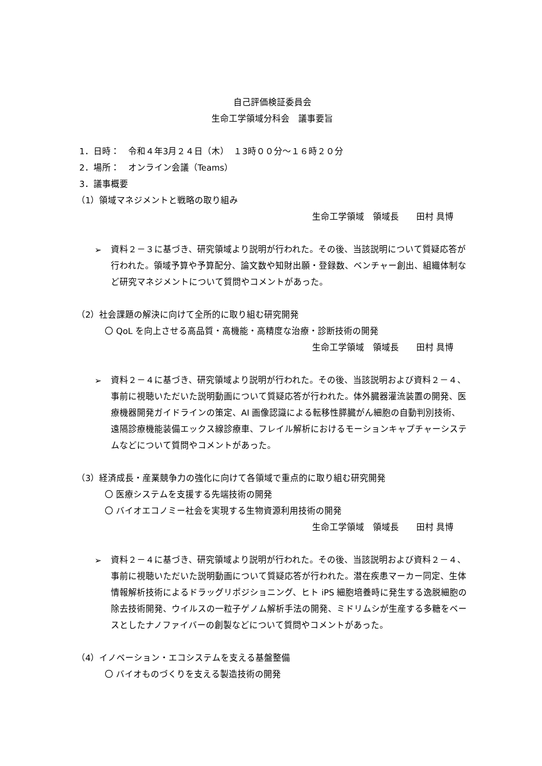自己評価検証委員会
生命工学領域分科会　議事要旨
1．日時：　令和４年3月２４日（木）　１3時００分～１６時２０分
2．場所：　オンライン会議（Teams）
3．議事概要
（1）領域マネジメントと戦略の取り組み
生命工学領域　領域長　　田村 具博
➢
資料２－３に基づき、研究領域より説明が行われた。その後、当該説明について質疑応答が行われた。領域予算や予算配分、論文数や知財出願・登録数、ベンチャー創出、組織体制など研究マネジメントについて質問やコメントがあった。
（2）社会課題の解決に向けて全所的に取り組む研究開発
〇 QoL を向上させる高品質・高機能・高精度な治療・診断技術の開発
生命工学領域　領域長　　田村 具博
➢
資料２－４に基づき、研究領域より説明が行われた。その後、当該説明および資料２－４、事前に視聴いただいた説明動画について質疑応答が行われた。体外臓器灌流装置の開発、医療機器開発ガイドラインの策定、AI 画像認識による転移性膵臓がん細胞の自動判別技術、遠隔診療機能装備エックス線診療車、フレイル解析におけるモーションキャプチャーシステムなどについて質問やコメントがあった。
（3）経済成長・産業競争力の強化に向けて各領域で重点的に取り組む研究開発
〇 医療システムを支援する先端技術の開発
〇 バイオエコノミー社会を実現する生物資源利用技術の開発
生命工学領域　領域長　　田村 具博
➢
資料２－４に基づき、研究領域より説明が行われた。その後、当該説明および資料２－４、事前に視聴いただいた説明動画について質疑応答が行われた。潜在疾患マーカー同定、生体情報解析技術によるドラッグリポジショニング、ヒト iPS 細胞培養時に発生する逸脱細胞の除去技術開発、ウイルスの一粒子ゲノム解析手法の開発、ミドリムシが生産する多糖をベースとしたナノファイバーの創製などについて質問やコメントがあった。
（4）イノベーション・エコシステムを支える基盤整備
〇 バイオものづくりを支える製造技術の開発